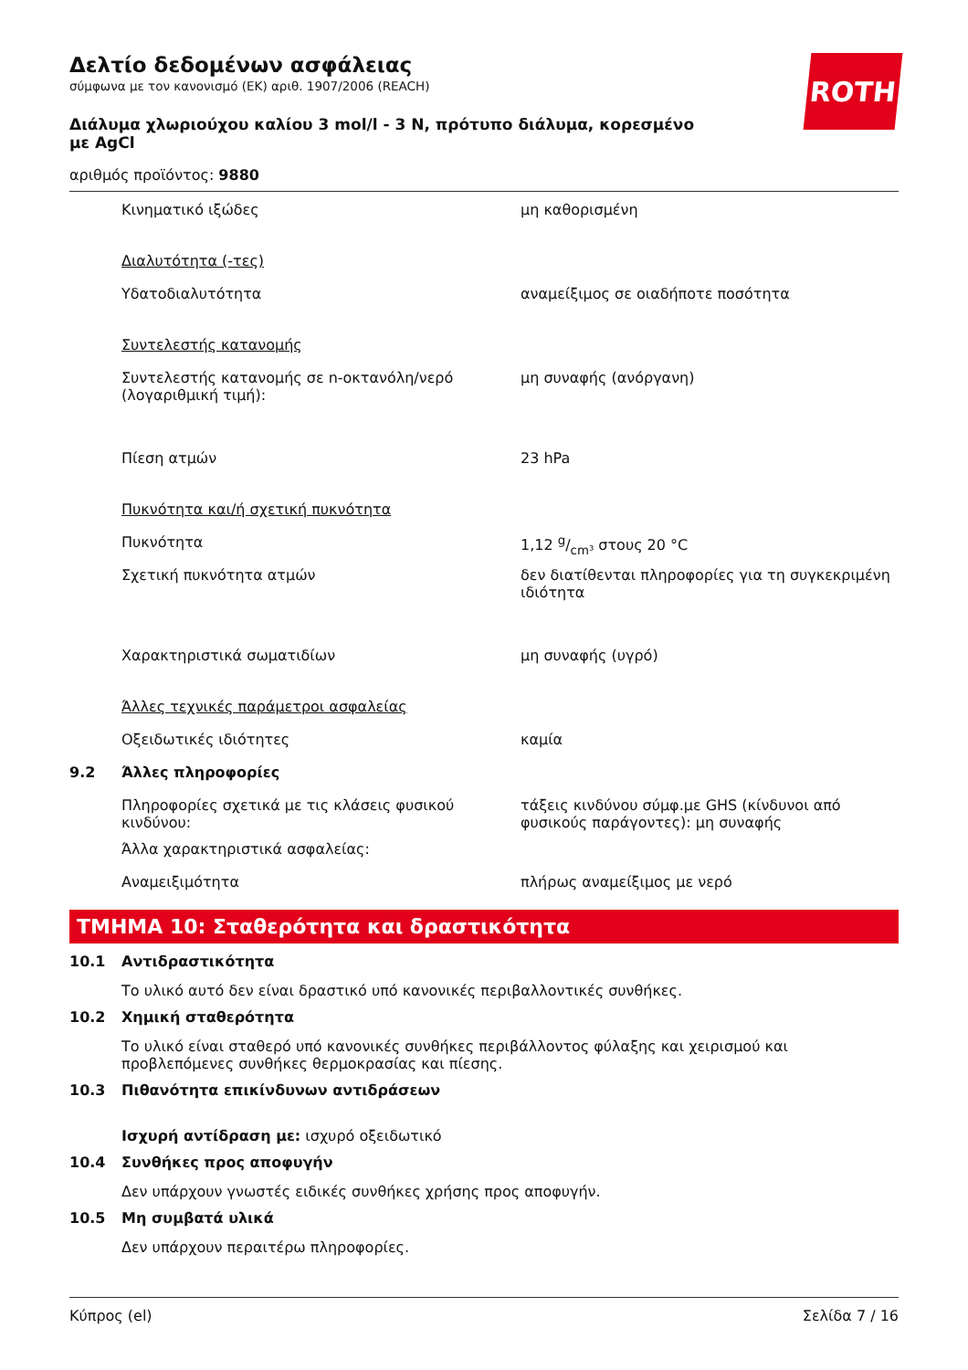ROTH
Δελτίο δεδομένων ασφάλειας
σύμφωνα με τον κανονισμό (ΕΚ) αριθ. 1907/2006 (REACH)
Διάλυμα χλωριούχου καλίου 3 mol/l - 3 N, πρότυπο διάλυμα, κορεσμένο με AgCl
αριθμός προϊόντος: 9880
Κινηματικό ιξώδες μη καθορισμένη
Διαλυτότητα (-τες)
Υδατοδιαλυτότητα αναμείξιμος σε οιαδήποτε ποσότητα
Συντελεστής κατανομής
Συντελεστής κατανομής σε n-οκτανόλη/νερό (λογαριθμική τιμή):
μη συναφής (ανόργανη)
Πίεση ατμών 23 hPa
Πυκνότητα και/ή σχετική πυκνότητα
Πυκνότητα 1,12 g/cm³ στους 20 °C
Σχετική πυκνότητα ατμών δεν διατίθενται πληροφορίες για τη συγκεκριμένη ιδιότητα
Χαρακτηριστικά σωματιδίων μη συναφής (υγρό)
Άλλες τεχνικές παράμετροι ασφαλείας
Οξειδωτικές ιδιότητες καμία
9.2 Άλλες πληροφορίες
Πληροφορίες σχετικά με τις κλάσεις φυσικού κινδύνου:
τάξεις κινδύνου σύμφ.με GHS (κίνδυνοι από φυσικούς παράγοντες): μη συναφής
Άλλα χαρακτηριστικά ασφαλείας:
Αναμειξιμότητα πλήρως αναμείξιμος με νερό
ΤΜΗΜΑ 10: Σταθερότητα και δραστικότητα
10.1 Αντιδραστικότητα
Το υλικό αυτό δεν είναι δραστικό υπό κανονικές περιβαλλοντικές συνθήκες.
10.2 Χημική σταθερότητα
Το υλικό είναι σταθερό υπό κανονικές συνθήκες περιβάλλοντος φύλαξης και χειρισμού και προβλεπόμενες συνθήκες θερμοκρασίας και πίεσης.
10.3 Πιθανότητα επικίνδυνων αντιδράσεων
Ισχυρή αντίδραση με: ισχυρό οξειδωτικό
10.4 Συνθήκες προς αποφυγήν
Δεν υπάρχουν γνωστές ειδικές συνθήκες χρήσης προς αποφυγήν.
10.5 Μη συμβατά υλικά
Δεν υπάρχουν περαιτέρω πληροφορίες.
Κύπρος (el) Σελίδα 7 / 16